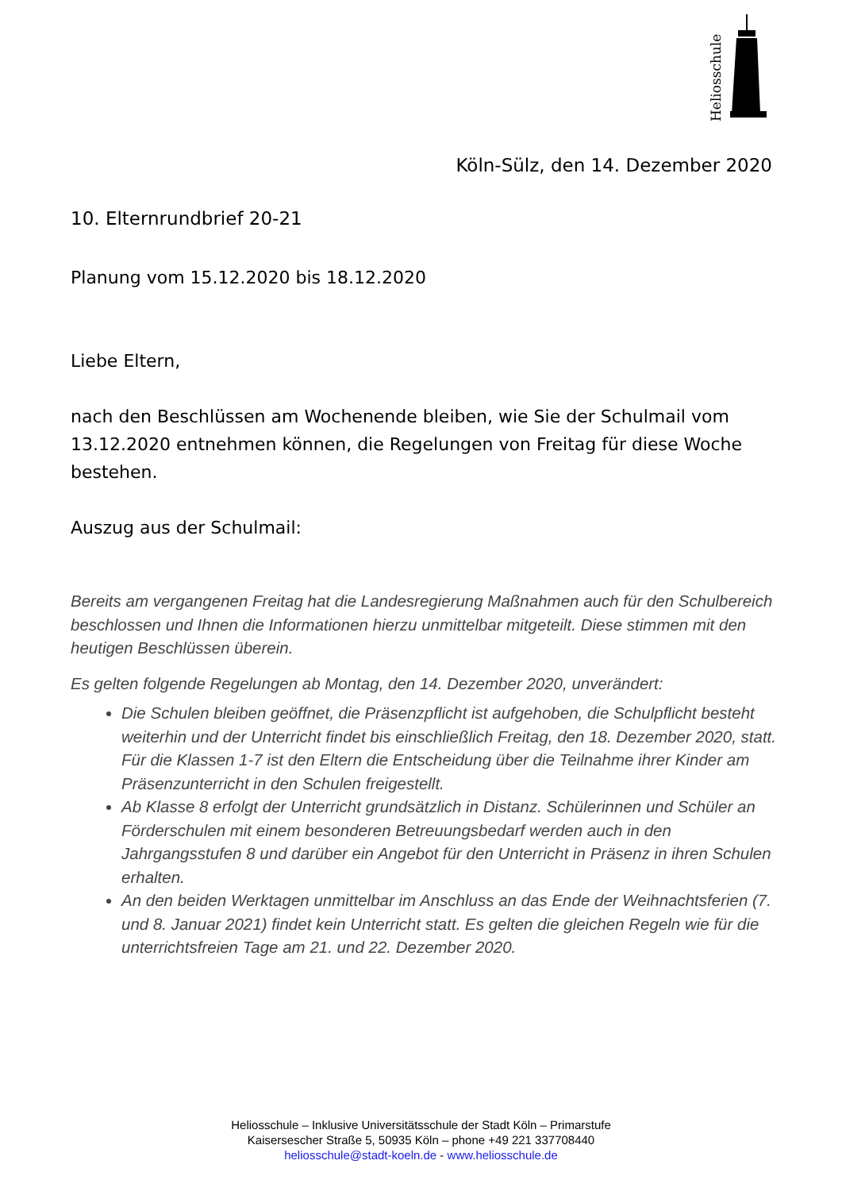Heliosschule
Köln-Sülz, den 14. Dezember 2020
10. Elternrundbrief 20-21
Planung vom 15.12.2020 bis 18.12.2020
Liebe Eltern,
nach den Beschlüssen am Wochenende bleiben, wie Sie der Schulmail vom 13.12.2020 entnehmen können, die Regelungen von Freitag für diese Woche bestehen.
Auszug aus der Schulmail:
Bereits am vergangenen Freitag hat die Landesregierung Maßnahmen auch für den Schulbereich beschlossen und Ihnen die Informationen hierzu unmittelbar mitgeteilt. Diese stimmen mit den heutigen Beschlüssen überein.
Es gelten folgende Regelungen ab Montag, den 14. Dezember 2020, unverändert:
Die Schulen bleiben geöffnet, die Präsenzpflicht ist aufgehoben, die Schulpflicht besteht weiterhin und der Unterricht findet bis einschließlich Freitag, den 18. Dezember 2020, statt. Für die Klassen 1-7 ist den Eltern die Entscheidung über die Teilnahme ihrer Kinder am Präsenzunterricht in den Schulen freigestellt.
Ab Klasse 8 erfolgt der Unterricht grundsätzlich in Distanz. Schülerinnen und Schüler an Förderschulen mit einem besonderen Betreuungsbedarf werden auch in den Jahrgangsstufen 8 und darüber ein Angebot für den Unterricht in Präsenz in ihren Schulen erhalten.
An den beiden Werktagen unmittelbar im Anschluss an das Ende der Weihnachtsferien (7. und 8. Januar 2021) findet kein Unterricht statt. Es gelten die gleichen Regeln wie für die unterrichtsfreien Tage am 21. und 22. Dezember 2020.
Heliosschule – Inklusive Universitätsschule der Stadt Köln – Primarstufe
Kaisersescher Straße 5, 50935 Köln – phone +49 221 337708440
heliosschule@stadt-koeln.de - www.heliosschule.de